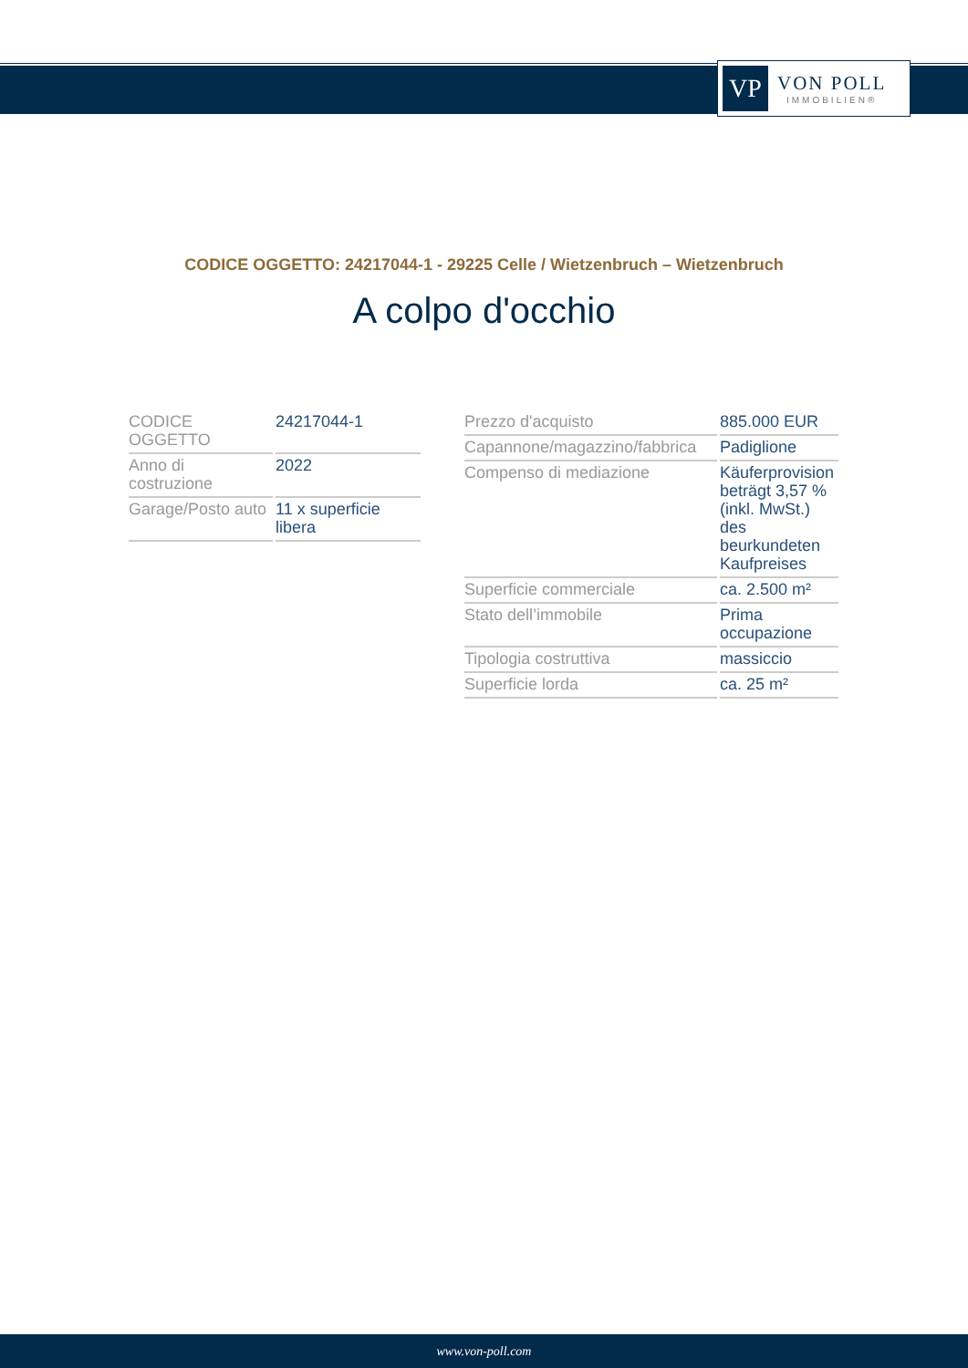VP
VON POLL
IMMOBILIEN®
CODICE OGGETTO: 24217044-1 - 29225 Celle / Wietzenbruch – Wietzenbruch
A colpo d'occhio
| CODICE OGGETTO | 24217044-1 |
| Anno di costruzione | 2022 |
| Garage/Posto auto | 11 x superficie libera |
| Prezzo d'acquisto | 885.000 EUR |
| Capannone/magazzino/fabbrica | Padiglione |
| Compenso di mediazione | Käuferprovision beträgt 3,57 % (inkl. MwSt.) des beurkundeten Kaufpreises |
| Superficie commerciale | ca. 2.500 m² |
| Stato dell’immobile | Prima occupazione |
| Tipologia costruttiva | massiccio |
| Superficie lorda | ca. 25 m² |
www.von-poll.com